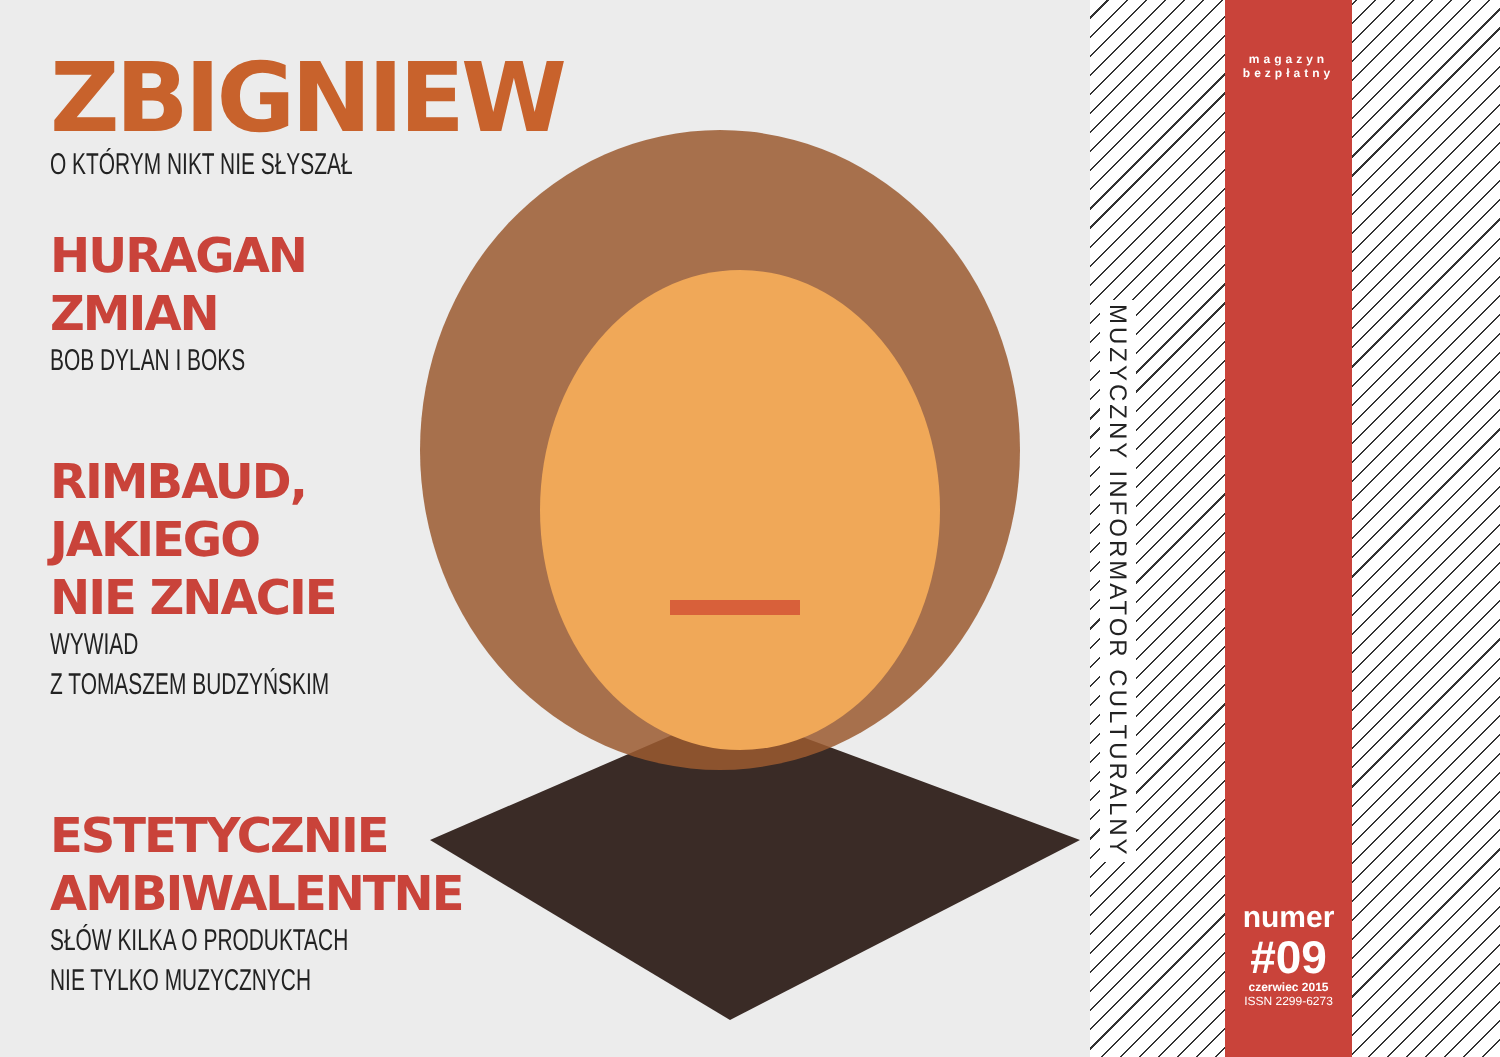ZBIGNIEW
O KTÓRYM NIKT NIE SŁYSZAŁ
HURAGAN
ZMIAN
BOB DYLAN I BOKS
RIMBAUD,
JAKIEGO
NIE ZNACIE
WYWIAD
Z TOMASZEM BUDZYŃSKIM
ESTETYCZNIE
AMBIWALENTNE
SŁÓW KILKA O PRODUKTACH
NIE TYLKO MUZYCZNYCH
magazyn
bezpłatny
numer
#09
czerwiec 2015
ISSN 2299-6273
MUZYCZNY INFORMATOR CULTURALNY